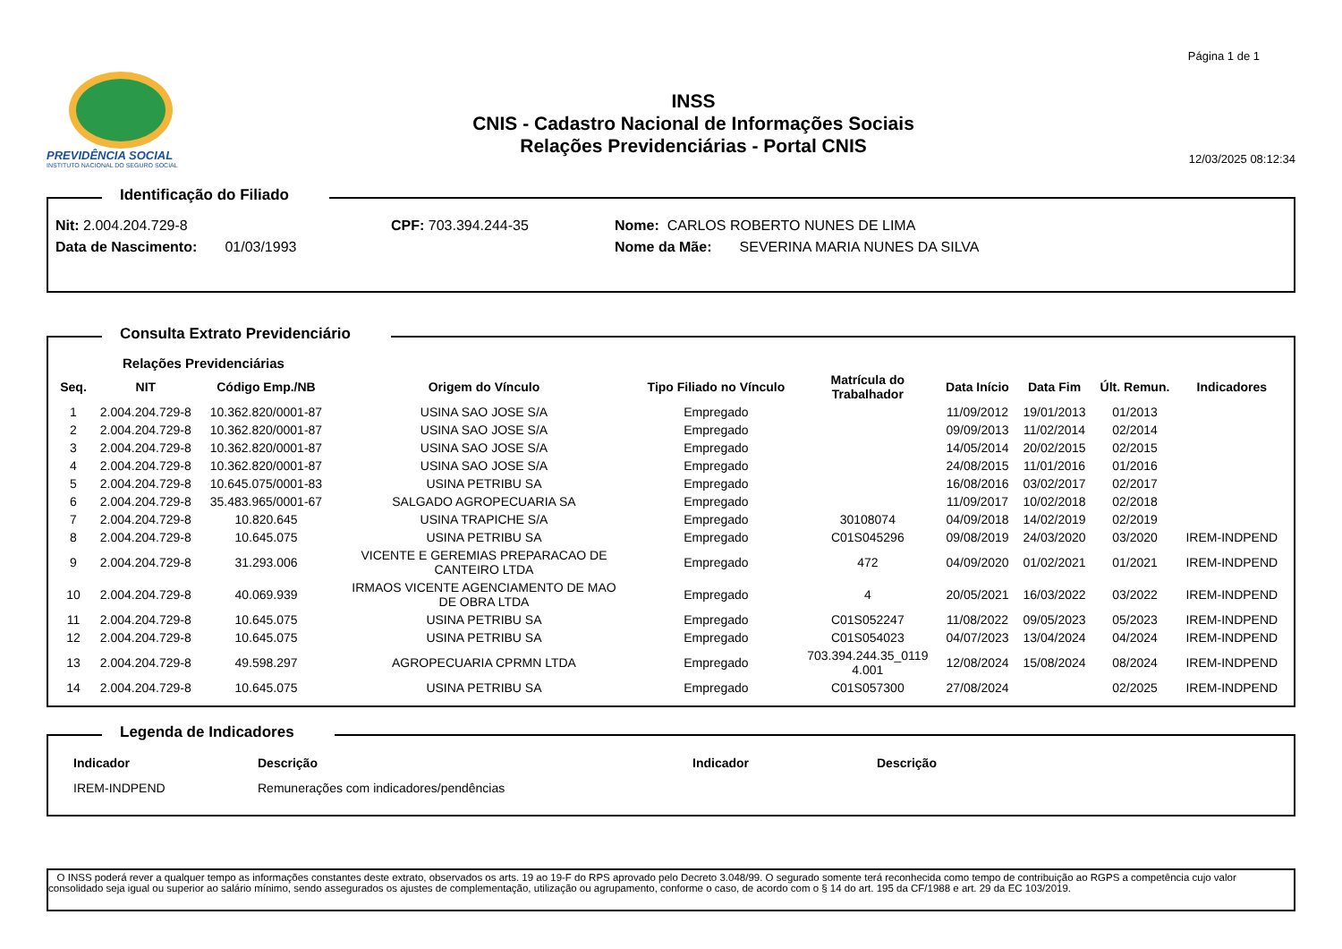PREVIDÊNCIA SOCIAL
INSTITUTO NACIONAL DO SEGURO SOCIAL
INSS
CNIS - Cadastro Nacional de Informações Sociais
Relações Previdenciárias - Portal CNIS
Página 1 de 1
12/03/2025 08:12:34
Identificação do Filiado
Nit: 2.004.204.729-8 CPF: 703.394.244-35 Nome: CARLOS ROBERTO NUNES DE LIMA
Data de Nascimento: 01/03/1993 Nome da Mãe: SEVERINA MARIA NUNES DA SILVA
Consulta Extrato Previdenciário
Relações Previdenciárias
| Seq. | NIT | Código Emp./NB | Origem do Vínculo | Tipo Filiado no Vínculo | Matrícula do Trabalhador | Data Início | Data Fim | Últ. Remun. | Indicadores |
| --- | --- | --- | --- | --- | --- | --- | --- | --- | --- |
| 1 | 2.004.204.729-8 | 10.362.820/0001-87 | USINA SAO JOSE S/A | Empregado | | 11/09/2012 | 19/01/2013 | 01/2013 | |
| 2 | 2.004.204.729-8 | 10.362.820/0001-87 | USINA SAO JOSE S/A | Empregado | | 09/09/2013 | 11/02/2014 | 02/2014 | |
| 3 | 2.004.204.729-8 | 10.362.820/0001-87 | USINA SAO JOSE S/A | Empregado | | 14/05/2014 | 20/02/2015 | 02/2015 | |
| 4 | 2.004.204.729-8 | 10.362.820/0001-87 | USINA SAO JOSE S/A | Empregado | | 24/08/2015 | 11/01/2016 | 01/2016 | |
| 5 | 2.004.204.729-8 | 10.645.075/0001-83 | USINA PETRIBU SA | Empregado | | 16/08/2016 | 03/02/2017 | 02/2017 | |
| 6 | 2.004.204.729-8 | 35.483.965/0001-67 | SALGADO AGROPECUARIA SA | Empregado | | 11/09/2017 | 10/02/2018 | 02/2018 | |
| 7 | 2.004.204.729-8 | 10.820.645 | USINA TRAPICHE S/A | Empregado | 30108074 | 04/09/2018 | 14/02/2019 | 02/2019 | |
| 8 | 2.004.204.729-8 | 10.645.075 | USINA PETRIBU SA | Empregado | C01S045296 | 09/08/2019 | 24/03/2020 | 03/2020 | IREM-INDPEND |
| 9 | 2.004.204.729-8 | 31.293.006 | VICENTE E GEREMIAS PREPARACAO DE CANTEIRO LTDA | Empregado | 472 | 04/09/2020 | 01/02/2021 | 01/2021 | IREM-INDPEND |
| 10 | 2.004.204.729-8 | 40.069.939 | IRMAOS VICENTE AGENCIAMENTO DE MAO DE OBRA LTDA | Empregado | 4 | 20/05/2021 | 16/03/2022 | 03/2022 | IREM-INDPEND |
| 11 | 2.004.204.729-8 | 10.645.075 | USINA PETRIBU SA | Empregado | C01S052247 | 11/08/2022 | 09/05/2023 | 05/2023 | IREM-INDPEND |
| 12 | 2.004.204.729-8 | 10.645.075 | USINA PETRIBU SA | Empregado | C01S054023 | 04/07/2023 | 13/04/2024 | 04/2024 | IREM-INDPEND |
| 13 | 2.004.204.729-8 | 49.598.297 | AGROPECUARIA CPRMN LTDA | Empregado | 703.394.244.35_0119 4.001 | 12/08/2024 | 15/08/2024 | 08/2024 | IREM-INDPEND |
| 14 | 2.004.204.729-8 | 10.645.075 | USINA PETRIBU SA | Empregado | C01S057300 | 27/08/2024 | | 02/2025 | IREM-INDPEND |
Legenda de Indicadores
| Indicador | Descrição | Indicador | Descrição |
| --- | --- | --- | --- |
| IREM-INDPEND | Remunerações com indicadores/pendências | | |
O INSS poderá rever a qualquer tempo as informações constantes deste extrato, observados os arts. 19 ao 19-F do RPS aprovado pelo Decreto 3.048/99. O segurado somente terá reconhecida como tempo de contribuição ao RGPS a competência cujo valor consolidado seja igual ou superior ao salário mínimo, sendo assegurados os ajustes de complementação, utilização ou agrupamento, conforme o caso, de acordo com o § 14 do art. 195 da CF/1988 e art. 29 da EC 103/2019.